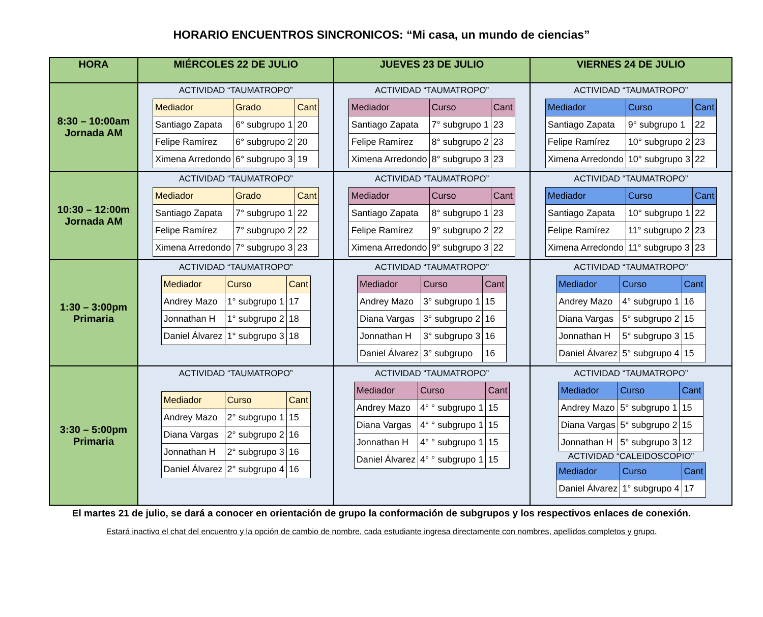HORARIO ENCUENTROS SINCRONICOS: “Mi casa, un mundo de ciencias”
| HORA | MIÉRCOLES 22 DE JULIO | JUEVES 23 DE JULIO | VIERNES 24 DE JULIO |
| --- | --- | --- | --- |
| 8:30 – 10:00am Jornada AM | ACTIVIDAD “TAUMATROPO” / Mediador / Grado / Cant / / Santiago Zapata / 6° subgrupo 1 / 20 / / Felipe Ramírez / 6° subgrupo 2 / 20 / / Ximena Arredondo / 6° subgrupo 3 / 19 / | ACTIVIDAD “TAUMATROPO” / Mediador / Curso / Cant / / Santiago Zapata / 7° subgrupo 1 / 23 / / Felipe Ramírez / 8° subgrupo 2 / 23 / / Ximena Arredondo / 8° subgrupo 3 / 23 / | ACTIVIDAD “TAUMATROPO” / Mediador / Curso / Cant / / Santiago Zapata / 9° subgrupo 1 / 22 / / Felipe Ramírez / 10° subgrupo 2 / 23 / / Ximena Arredondo / 10° subgrupo 3 / 22 / |
| 10:30 – 12:00m Jornada AM | ACTIVIDAD “TAUMATROPO” / Mediador / Grado / Cant / / Santiago Zapata / 7° subgrupo 1 / 22 / / Felipe Ramírez / 7° subgrupo 2 / 22 / / Ximena Arredondo / 7° subgrupo 3 / 23 / | ACTIVIDAD “TAUMATROPO” / Mediador / Curso / Cant / / Santiago Zapata / 8° subgrupo 1 / 23 / / Felipe Ramírez / 9° subgrupo 2 / 22 / / Ximena Arredondo / 9° subgrupo 3 / 22 / | ACTIVIDAD “TAUMATROPO” / Mediador / Curso / Cant / / Santiago Zapata / 10° subgrupo 1 / 22 / / Felipe Ramírez / 11° subgrupo 2 / 23 / / Ximena Arredondo / 11° subgrupo 3 / 23 / |
| 1:30 – 3:00pm Primaria | ACTIVIDAD “TAUMATROPO” / Mediador / Curso / Cant / / Andrey Mazo / 1° subgrupo 1 / 17 / / Jonnathan H / 1° subgrupo 2 / 18 / / Daniel Álvarez / 1° subgrupo 3 / 18 / | ACTIVIDAD “TAUMATROPO” / Mediador / Curso / Cant / / Andrey Mazo / 3° subgrupo 1 / 15 / / Diana Vargas / 3° subgrupo 2 / 16 / / Jonnathan H / 3° subgrupo 3 / 16 / / Daniel Álvarez / 3° subgrupo / 16 / | ACTIVIDAD “TAUMATROPO” / Mediador / Curso / Cant / / Andrey Mazo / 4° subgrupo 1 / 16 / / Diana Vargas / 5° subgrupo 2 / 15 / / Jonnathan H / 5° subgrupo 3 / 15 / / Daniel Álvarez / 5° subgrupo 4 / 15 / |
| 3:30 – 5:00pm Primaria | ACTIVIDAD “TAUMATROPO” / Mediador / Curso / Cant / / Andrey Mazo / 2° subgrupo 1 / 15 / / Diana Vargas / 2° subgrupo 2 / 16 / / Jonnathan H / 2° subgrupo 3 / 16 / / Daniel Álvarez / 2° subgrupo 4 / 16 / | ACTIVIDAD “TAUMATROPO” / Mediador / Curso / Cant / / Andrey Mazo / 4° ° subgrupo 1 / 15 / / Diana Vargas / 4° ° subgrupo 1 / 15 / / Jonnathan H / 4° ° subgrupo 1 / 15 / / Daniel Álvarez / 4° ° subgrupo 1 / 15 / | ACTIVIDAD “TAUMATROPO” / Mediador / Curso / Cant / / Andrey Mazo / 5° subgrupo 1 / 15 / / Diana Vargas / 5° subgrupo 2 / 15 / / Jonnathan H / 5° subgrupo 3 / 12 / ACTIVIDAD “CALEIDOSCOPIO” / Mediador / Curso / Cant / / Daniel Álvarez / 1° subgrupo 4 / 17 / |
El martes 21 de julio, se dará a conocer en orientación de grupo la conformación de subgrupos y los respectivos enlaces de conexión.
Estará inactivo el chat del encuentro y la opción de cambio de nombre, cada estudiante ingresa directamente con nombres, apellidos completos y grupo.